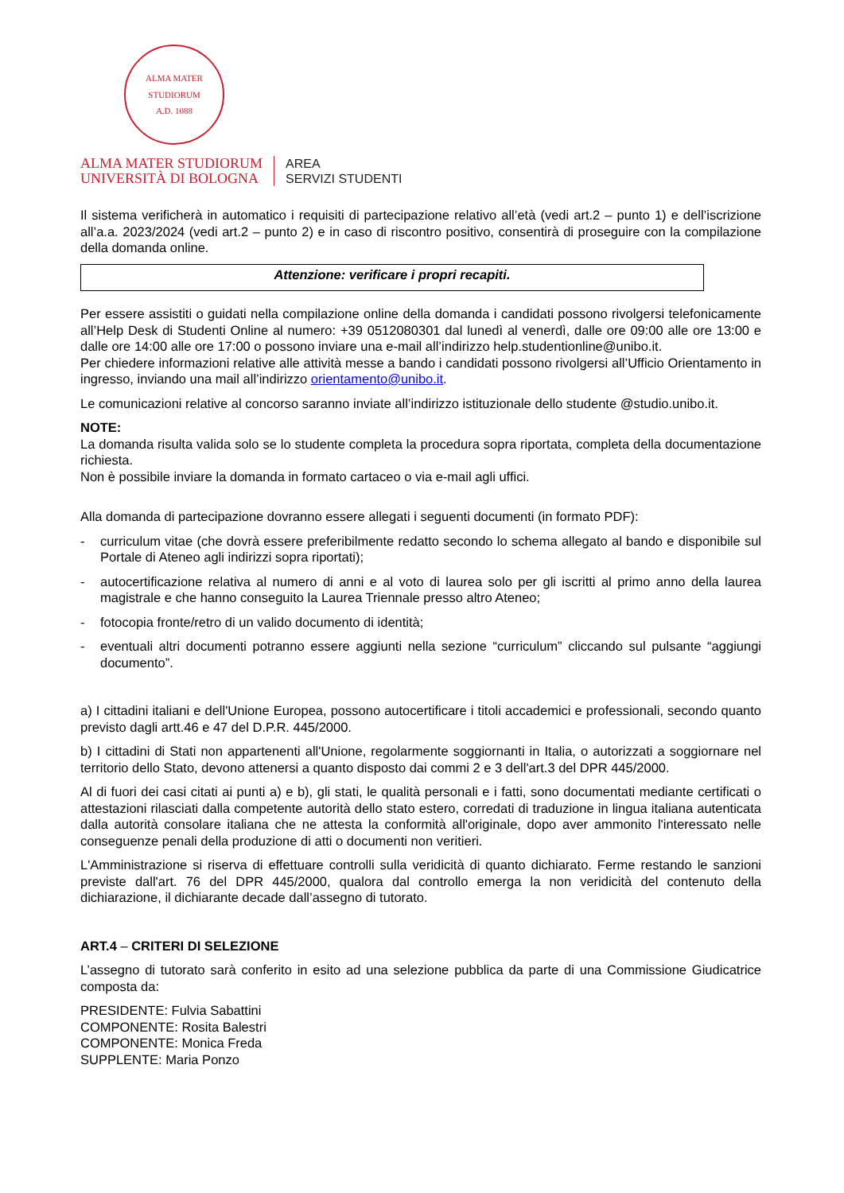ALMA MATER STUDIORUM
A.D. 1088
ALMA MATER STUDIORUM
UNIVERSITÀ DI BOLOGNA
AREA
SERVIZI STUDENTI
Il sistema verificherà in automatico i requisiti di partecipazione relativo all’età (vedi art.2 – punto 1) e dell’iscrizione all’a.a. 2023/2024 (vedi art.2 – punto 2) e in caso di riscontro positivo, consentirà di proseguire con la compilazione della domanda online.
Attenzione: verificare i propri recapiti.
Per essere assistiti o guidati nella compilazione online della domanda i candidati possono rivolgersi telefonicamente all’Help Desk di Studenti Online al numero: +39 0512080301 dal lunedì al venerdì, dalle ore 09:00 alle ore 13:00 e dalle ore 14:00 alle ore 17:00 o possono inviare una e-mail all’indirizzo help.studentionline@unibo.it.
Per chiedere informazioni relative alle attività messe a bando i candidati possono rivolgersi all’Ufficio Orientamento in ingresso, inviando una mail all’indirizzo orientamento@unibo.it.
Le comunicazioni relative al concorso saranno inviate all’indirizzo istituzionale dello studente @studio.unibo.it.
NOTE:
La domanda risulta valida solo se lo studente completa la procedura sopra riportata, completa della documentazione richiesta.
Non è possibile inviare la domanda in formato cartaceo o via e-mail agli uffici.
Alla domanda di partecipazione dovranno essere allegati i seguenti documenti (in formato PDF):
- curriculum vitae (che dovrà essere preferibilmente redatto secondo lo schema allegato al bando e disponibile sul Portale di Ateneo agli indirizzi sopra riportati);
- autocertificazione relativa al numero di anni e al voto di laurea solo per gli iscritti al primo anno della laurea magistrale e che hanno conseguito la Laurea Triennale presso altro Ateneo;
- fotocopia fronte/retro di un valido documento di identità;
- eventuali altri documenti potranno essere aggiunti nella sezione “curriculum” cliccando sul pulsante “aggiungi documento”.
a) I cittadini italiani e dell'Unione Europea, possono autocertificare i titoli accademici e professionali, secondo quanto previsto dagli artt.46 e 47 del D.P.R. 445/2000.
b) I cittadini di Stati non appartenenti all'Unione, regolarmente soggiornanti in Italia, o autorizzati a soggiornare nel territorio dello Stato, devono attenersi a quanto disposto dai commi 2 e 3 dell'art.3 del DPR 445/2000.
Al di fuori dei casi citati ai punti a) e b), gli stati, le qualità personali e i fatti, sono documentati mediante certificati o attestazioni rilasciati dalla competente autorità dello stato estero, corredati di traduzione in lingua italiana autenticata dalla autorità consolare italiana che ne attesta la conformità all'originale, dopo aver ammonito l'interessato nelle conseguenze penali della produzione di atti o documenti non veritieri.
L'Amministrazione si riserva di effettuare controlli sulla veridicità di quanto dichiarato. Ferme restando le sanzioni previste dall'art. 76 del DPR 445/2000, qualora dal controllo emerga la non veridicità del contenuto della dichiarazione, il dichiarante decade dall’assegno di tutorato.
ART.4 – CRITERI DI SELEZIONE
L’assegno di tutorato sarà conferito in esito ad una selezione pubblica da parte di una Commissione Giudicatrice composta da:
PRESIDENTE: Fulvia Sabattini
COMPONENTE: Rosita Balestri
COMPONENTE: Monica Freda
SUPPLENTE: Maria Ponzo